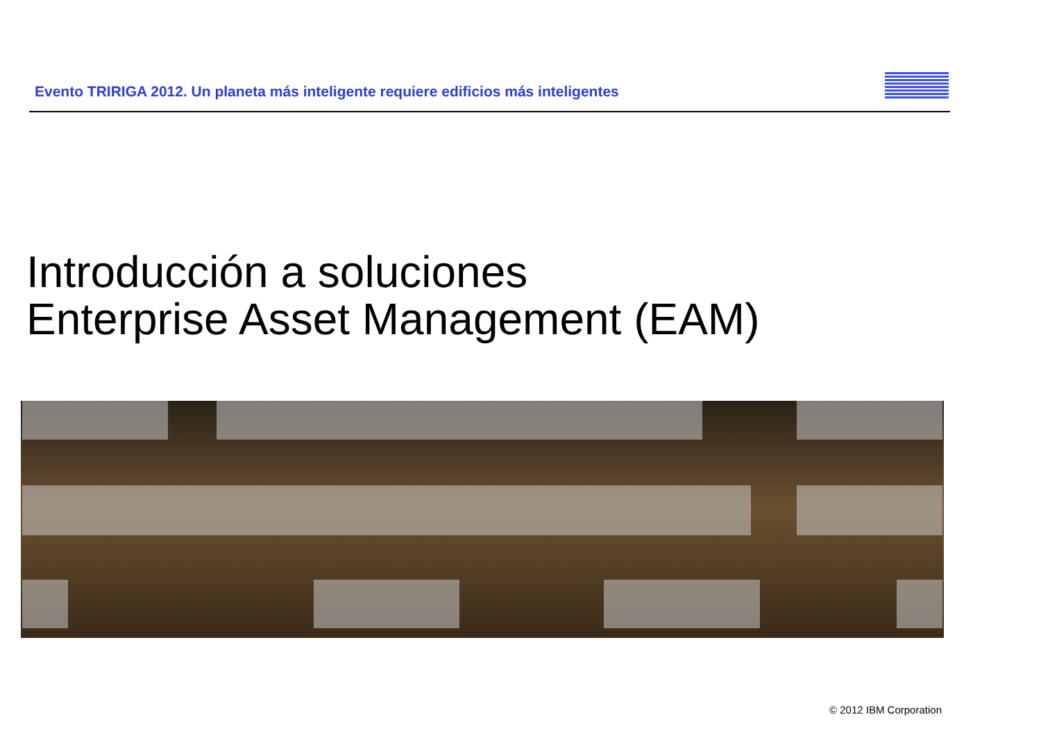Evento TRIRIGA 2012. Un planeta más inteligente requiere edificios más inteligentes
Introducción a soluciones
Enterprise Asset Management (EAM)
© 2012 IBM Corporation